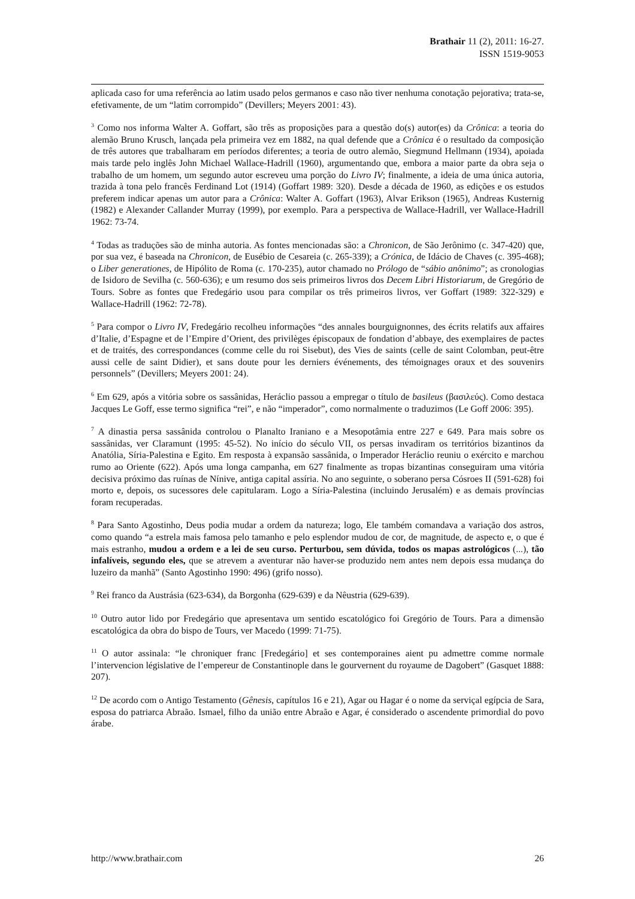Brathair 11 (2), 2011: 16-27.
ISSN 1519-9053
aplicada caso for uma referência ao latim usado pelos germanos e caso não tiver nenhuma conotação pejorativa; trata-se, efetivamente, de um “latim corrompido” (Devillers; Meyers 2001: 43).
<sup>3</sup> Como nos informa Walter A. Goffart, são três as proposições para a questão do(s) autor(es) da Crônica: a teoria do alemão Bruno Krusch, lançada pela primeira vez em 1882, na qual defende que a Crônica é o resultado da composição de três autores que trabalharam em períodos diferentes; a teoria de outro alemão, Siegmund Hellmann (1934), apoiada mais tarde pelo inglês John Michael Wallace-Hadrill (1960), argumentando que, embora a maior parte da obra seja o trabalho de um homem, um segundo autor escreveu uma porção do Livro IV; finalmente, a ideia de uma única autoria, trazida à tona pelo francês Ferdinand Lot (1914) (Goffart 1989: 320). Desde a década de 1960, as edições e os estudos preferem indicar apenas um autor para a Crônica: Walter A. Goffart (1963), Alvar Erikson (1965), Andreas Kusternig (1982) e Alexander Callander Murray (1999), por exemplo. Para a perspectiva de Wallace-Hadrill, ver Wallace-Hadrill 1962: 73-74.
<sup>4</sup> Todas as traduções são de minha autoria. As fontes mencionadas são: a Chronicon, de São Jerônimo (c. 347-420) que, por sua vez, é baseada na Chronicon, de Eusébio de Cesareia (c. 265-339); a Crónica, de Idácio de Chaves (c. 395-468); o Liber generationes, de Hipólito de Roma (c. 170-235), autor chamado no Prólogo de “sábio anônimo”; as cronologias de Isidoro de Sevilha (c. 560-636); e um resumo dos seis primeiros livros dos Decem Libri Historiarum, de Gregório de Tours. Sobre as fontes que Fredegário usou para compilar os três primeiros livros, ver Goffart (1989: 322-329) e Wallace-Hadrill (1962: 72-78).
<sup>5</sup> Para compor o Livro IV, Fredegário recolheu informações “des annales bourguignonnes, des écrits relatifs aux affaires d’Italie, d’Espagne et de l’Empire d’Orient, des privilèges épiscopaux de fondation d’abbaye, des exemplaires de pactes et de traités, des correspondances (comme celle du roi Sisebut), des Vies de saints (celle de saint Colomban, peut-être aussi celle de saint Didier), et sans doute pour les derniers événements, des témoignages oraux et des souvenirs personnels” (Devillers; Meyers 2001: 24).
<sup>6</sup> Em 629, após a vitória sobre os sassânidas, Heráclio passou a empregar o título de basileus (βασιλεύς). Como destaca Jacques Le Goff, esse termo significa “rei”, e não “imperador”, como normalmente o traduzimos (Le Goff 2006: 395).
<sup>7</sup> A dinastia persa sassânida controlou o Planalto Iraniano e a Mesopotâmia entre 227 e 649. Para mais sobre os sassânidas, ver Claramunt (1995: 45-52). No início do século VII, os persas invadiram os territórios bizantinos da Anatólia, Síria-Palestina e Egito. Em resposta à expansão sassânida, o Imperador Heráclio reuniu o exército e marchou rumo ao Oriente (622). Após uma longa campanha, em 627 finalmente as tropas bizantinas conseguiram uma vitória decisiva próximo das ruínas de Nínive, antiga capital assíria. No ano seguinte, o soberano persa Cósroes II (591-628) foi morto e, depois, os sucessores dele capitularam. Logo a Síria-Palestina (incluindo Jerusalém) e as demais províncias foram recuperadas.
<sup>8</sup> Para Santo Agostinho, Deus podia mudar a ordem da natureza; logo, Ele também comandava a variação dos astros, como quando “a estrela mais famosa pelo tamanho e pelo esplendor mudou de cor, de magnitude, de aspecto e, o que é mais estranho, mudou a ordem e a lei de seu curso. Perturbou, sem dúvida, todos os mapas astrológicos (...), tão infalíveis, segundo eles, que se atrevem a aventurar não haver-se produzido nem antes nem depois essa mudança do luzeiro da manhã” (Santo Agostinho 1990: 496) (grifo nosso).
<sup>9</sup> Rei franco da Austrásia (623-634), da Borgonha (629-639) e da Nêustria (629-639).
<sup>10</sup> Outro autor lido por Fredegário que apresentava um sentido escatológico foi Gregório de Tours. Para a dimensão escatológica da obra do bispo de Tours, ver Macedo (1999: 71-75).
<sup>11</sup> O autor assinala: “le chroniquer franc [Fredegário] et ses contemporaines aient pu admettre comme normale l’intervencion législative de l’empereur de Constantinople dans le gourvernent du royaume de Dagobert” (Gasquet 1888: 207).
<sup>12</sup> De acordo com o Antigo Testamento (Gênesis, capítulos 16 e 21), Agar ou Hagar é o nome da serviçal egípcia de Sara, esposa do patriarca Abraão. Ismael, filho da união entre Abraão e Agar, é considerado o ascendente primordial do povo árabe.
http://www.brathair.com 26